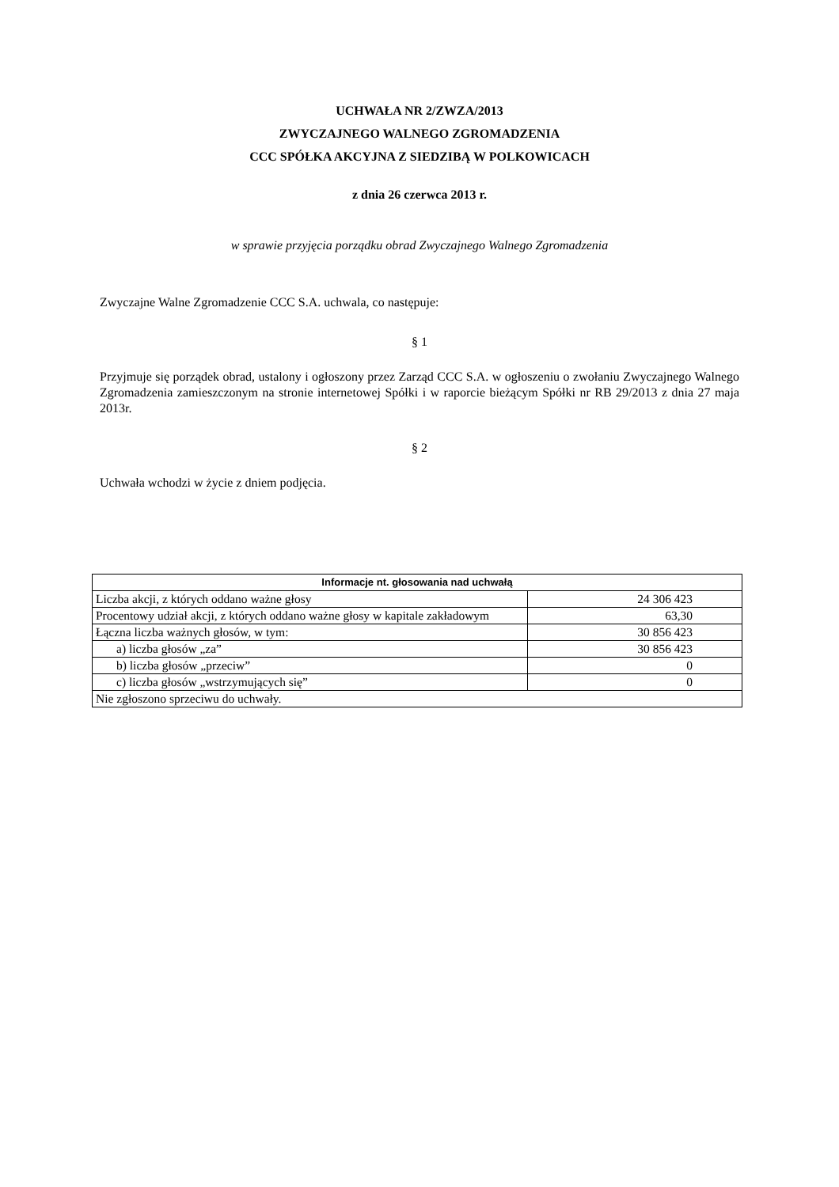UCHWAŁA NR 2/ZWZA/2013
ZWYCZAJNEGO WALNEGO ZGROMADZENIA
CCC SPÓŁKA AKCYJNA Z SIEDZIBĄ W POLKOWICACH
z dnia 26 czerwca 2013 r.
w sprawie przyjęcia porządku obrad Zwyczajnego Walnego Zgromadzenia
Zwyczajne Walne Zgromadzenie CCC S.A. uchwala, co następuje:
§ 1
Przyjmuje się porządek obrad, ustalony i ogłoszony przez Zarząd CCC S.A. w ogłoszeniu o zwołaniu Zwyczajnego Walnego Zgromadzenia zamieszczonym na stronie internetowej Spółki i w raporcie bieżącym Spółki nr RB 29/2013 z dnia 27 maja 2013r.
§ 2
Uchwała wchodzi w życie z dniem podjęcia.
| Informacje nt. głosowania nad uchwałą | |
| --- | --- |
| Liczba akcji, z których oddano ważne głosy | 24 306 423 |
| Procentowy udział akcji, z których oddano ważne głosy w kapitale zakładowym | 63,30 |
| Łączna liczba ważnych głosów, w tym: | 30 856 423 |
| a) liczba głosów „za” | 30 856 423 |
| b) liczba głosów „przeciw” | 0 |
| c) liczba głosów „wstrzymujących się” | 0 |
| Nie zgłoszono sprzeciwu do uchwały. | |